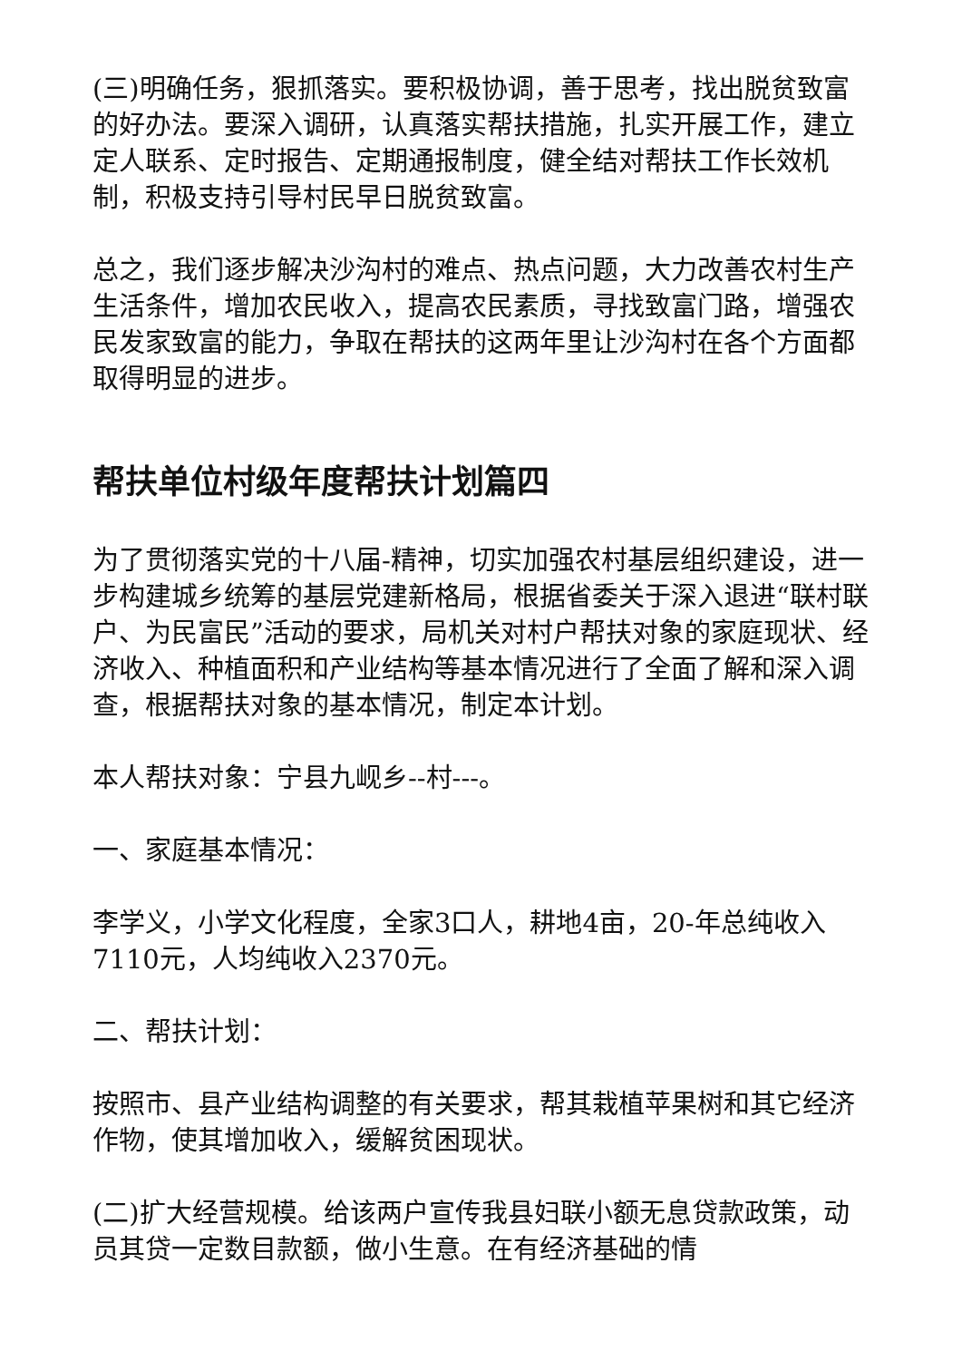(三)明确任务，狠抓落实。要积极协调，善于思考，找出脱贫致富的好办法。要深入调研，认真落实帮扶措施，扎实开展工作，建立定人联系、定时报告、定期通报制度，健全结对帮扶工作长效机制，积极支持引导村民早日脱贫致富。
总之，我们逐步解决沙沟村的难点、热点问题，大力改善农村生产生活条件，增加农民收入，提高农民素质，寻找致富门路，增强农民发家致富的能力，争取在帮扶的这两年里让沙沟村在各个方面都取得明显的进步。
帮扶单位村级年度帮扶计划篇四
为了贯彻落实党的十八届-精神，切实加强农村基层组织建设，进一步构建城乡统筹的基层党建新格局，根据省委关于深入退进“联村联户、为民富民”活动的要求，局机关对村户帮扶对象的家庭现状、经济收入、种植面积和产业结构等基本情况进行了全面了解和深入调查，根据帮扶对象的基本情况，制定本计划。
本人帮扶对象：宁县九岘乡--村---。
一、家庭基本情况：
李学义，小学文化程度，全家3口人，耕地4亩，20-年总纯收入7110元，人均纯收入2370元。
二、帮扶计划：
按照市、县产业结构调整的有关要求，帮其栽植苹果树和其它经济作物，使其增加收入，缓解贫困现状。
(二)扩大经营规模。给该两户宣传我县妇联小额无息贷款政策，动员其贷一定数目款额，做小生意。在有经济基础的情